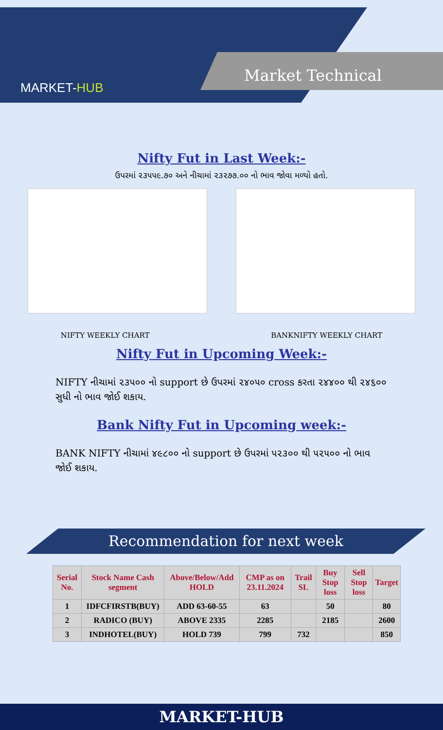MARKET-HUB
Market Technical
Nifty Fut in Last Week:-
ઉપરમાં ૨૩૫૫૯.૭૦ અને નીચામાં ૨૩૨૭૭.૦૦ નો ભાવ જોવા મળ્યો હતો.
NIFTY WEEKLY CHART BANKNIFTY WEEKLY CHART
Nifty Fut in Upcoming Week:-
NIFTY નીચામાં ૨૩૫૦૦ નો support છે ઉપરમાં ૨૪૦૫૦ cross કરતા ૨૪૪૦૦ થી ૨૪૬૦૦ સુધી નો ભાવ જોઈ શકાય.
Bank Nifty Fut in Upcoming week:-
BANK NIFTY નીચામાં ૪૯૮૦૦ નો support છે ઉપરમાં ૫૨૩૦૦ થી ૫૨૫૦૦ નો ભાવ જોઈ શકાય.
Recommendation for next week
| Serial No. | Stock Name Cash segment | Above/Below/Add HOLD | CMP as on 23.11.2024 | Trail SL | Buy Stop loss | Sell Stop loss | Target |
| --- | --- | --- | --- | --- | --- | --- | --- |
| 1 | IDFCFIRSTB(BUY) | ADD 63-60-55 | 63 | | 50 | | 80 |
| 2 | RADICO (BUY) | ABOVE 2335 | 2285 | | 2185 | | 2600 |
| 3 | INDHOTEL(BUY) | HOLD 739 | 799 | 732 | | | 850 |
MARKET-HUB